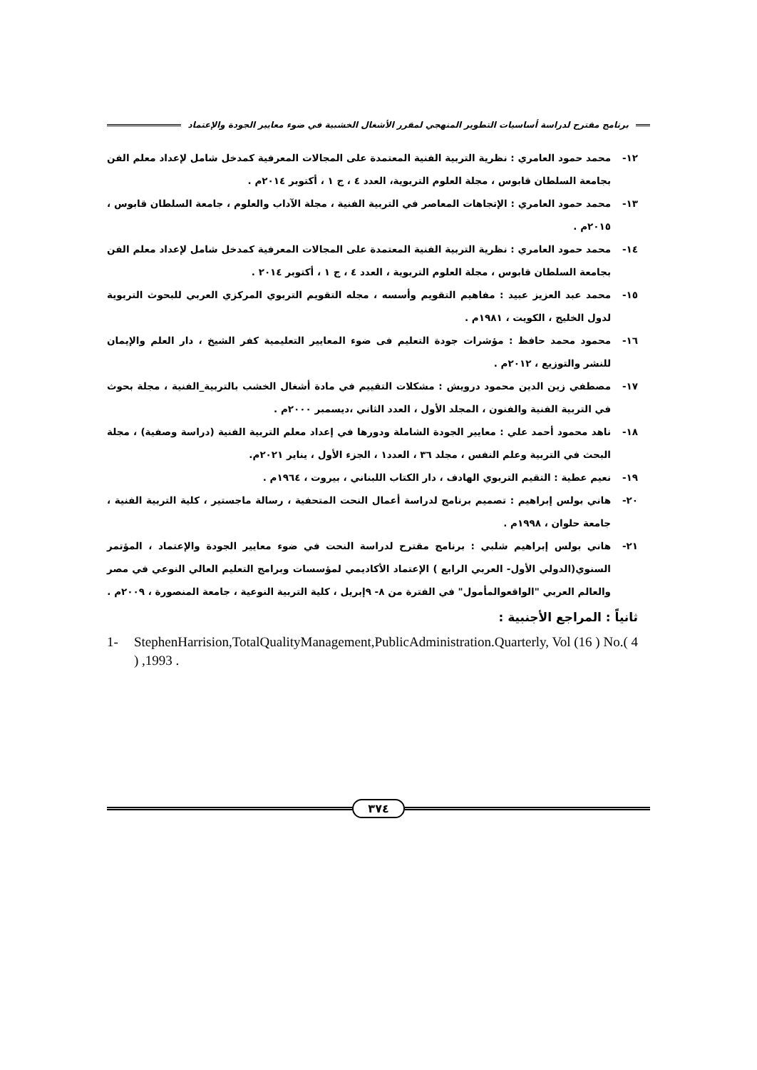برنامج مقترح لدراسة أساسيات التطوير المنهجي لمقرر الأشغال الخشبية في ضوء معايير الجودة والإعتماد
١٢- محمد حمود العامري : نظرية التربية الفنية المعتمدة على المجالات المعرفية كمدخل شامل لإعداد معلم الفن بجامعة السلطان قابوس ، مجلة العلوم التربوية، العدد ٤ ، ج ١ ، أكتوبر ٢٠١٤م .
١٣- محمد حمود العامري : الإتجاهات المعاصر في التربية الفنية ، مجلة الآداب والعلوم ، جامعة السلطان قابوس ، ٢٠١٥م .
١٤- محمد حمود العامري : نظرية التربية الفنية المعتمدة على المجالات المعرفية كمدخل شامل لإعداد معلم الفن بجامعة السلطان قابوس ، مجلة العلوم التربوية ، العدد ٤ ، ج ١ ، أكتوبر ٢٠١٤ .
١٥- محمد عبد العزيز عبيد : مفاهيم التقويم وأسسه ، مجله التقويم التربوي المركزي العربي للبحوث التربوية لدول الخليج ، الكويت ، ١٩٨١م .
١٦- محمود محمد حافظ : مؤشرات جودة التعليم فى ضوء المعايير التعليمية كفر الشيخ ، دار العلم والإيمان للنشر والتوزيع ، ٢٠١٢م .
١٧- مصطفي زين الدين محمود درويش : مشكلات التقييم في مادة أشغال الخشب بالتربية_الفنية ، مجلة بحوث في التربية الفنية والفنون ، المجلد الأول ، العدد الثاني ،ديسمبر ٢٠٠٠م .
١٨- ناهد محمود أحمد علي : معايير الجودة الشاملة ودورها في إعداد معلم التربية الفنية (دراسة وصفية) ، مجلة البحث في التربية وعلم النفس ، مجلد ٣٦ ، العدد١ ، الجزء الأول ، يناير ٢٠٢١م.
١٩- نعيم عطية : التقيم التربوي الهادف ، دار الكتاب اللبناني ، بيروت ، ١٩٦٤م .
٢٠- هاني بولس إبراهيم : تصميم برنامج لدراسة أعمال النحت المتحفية ، رسالة ماجستير ، كلية التربية الفنية ، جامعة حلوان ، ١٩٩٨م .
٢١- هاني بولس إبراهيم شلبي : برنامج مقترح لدراسة النحت في ضوء معايير الجودة والإعتماد ، المؤتمر السنوي(الدولي الأول- العربي الرابع ) الإعتماد الأكاديمي لمؤسسات وبرامج التعليم العالي النوعي في مصر والعالم العربي "الواقعوالمأمول" في الفترة من ٨- ٩إبريل ، كلية التربية النوعية ، جامعة المنصورة ، ٢٠٠٩م .
ثانياً : المراجع الأجنبية :
1- StephenHarrision,TotalQualityManagement,PublicAdministration.Quarterly, Vol (16 ) No.( 4 ) ,1993 .
٣٧٤